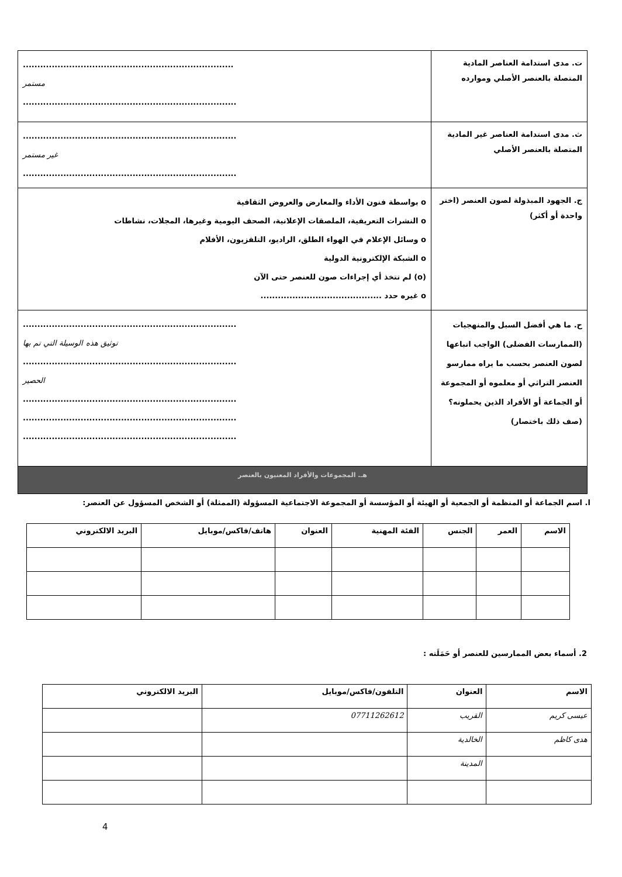| ت. مدى استدامة العناصر المادية المتصلة بالعنصر الأصلي وموارده | ......................................................................... مستمر .......................................................................... |
| ث. مدى استدامة العناصر غير المادية المتصلة بالعنصر الأصلي | .......................................................................... غير مستمر .......................................................................... |
| ج. الجهود المبذولة لصون العنصر (اختر واحدة أو أكثر) | o بواسطة فنون الأداء والمعارض والعروض الثقافية o النشرات التعريفية، الملصقات الإعلانية، الصحف اليومية وغيرها، المجلات، نشاطات o وسائل الإعلام في الهواء الطلق، الراديو، التلفزيون، الأفلام o الشبكة الإلكترونية الدولية (o) لم تتخذ أي إجراءات صون للعنصر حتى الآن o غيره حدد .......................................... |
| ح. ما هي أفضل السبل والمنهجيات (الممارسات الفضلى) الواجب اتباعها لصون العنصر بحسب ما يراه ممارسو العنصر التراثي أو معلموه أو المجموعة أو الجماعة أو الأفراد الذين يحملونه؟ (صف ذلك باختصار) | .......................................................................... توثيق هذه الوسيلة التي تم بها .......................................................................... الحصير .......................................................................... .......................................................................... .......................................................................... |
| هـ. المجموعات والأفراد المعنيون بالعنصر | |
ا. اسم الجماعة أو المنظمة أو الجمعية أو الهيئة أو المؤسسة أو المجموعة الاجتماعية المسؤولة (الممثلة) أو الشخص المسؤول عن العنصر:
| الاسم | العمر | الجنس | الفئة المهنية | العنوان | هاتف/فاكس/موبايل | البريد الالكتروني |
| --- | --- | --- | --- | --- | --- | --- |
2. أسماء بعض الممارسين للعنصر أو حَمَلَته :
| الاسم | العنوان | التلفون/فاكس/موبايل | البريد الالكتروني |
| --- | --- | --- | --- |
| عيسى كريم | القريب | 07711262612 | |
| هدى كاظم | الخالدية | | |
| | المدينة | | |
4